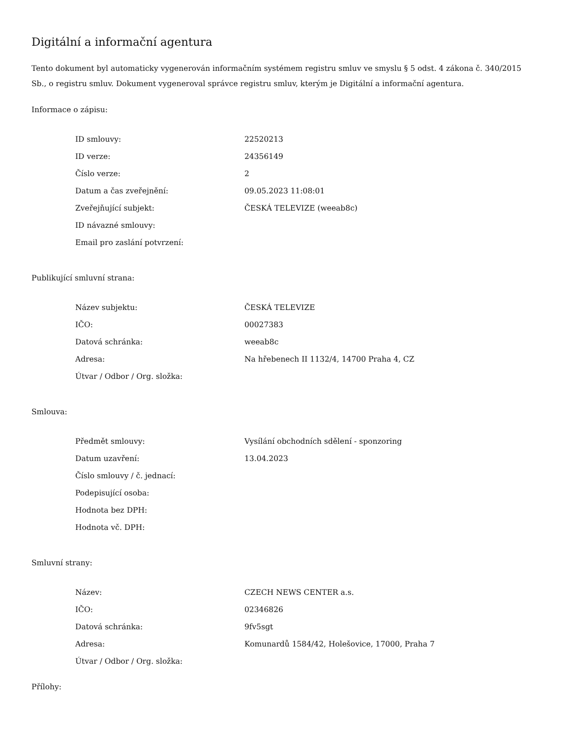Digitální a informační agentura
Tento dokument byl automaticky vygenerován informačním systémem registru smluv ve smyslu § 5 odst. 4 zákona č. 340/2015 Sb., o registru smluv. Dokument vygeneroval správce registru smluv, kterým je Digitální a informační agentura.
Informace o zápisu:
| ID smlouvy: | 22520213 |
| ID verze: | 24356149 |
| Číslo verze: | 2 |
| Datum a čas zveřejnění: | 09.05.2023 11:08:01 |
| Zveřejňující subjekt: | ČESKÁ TELEVIZE (weeab8c) |
| ID návazné smlouvy: | |
| Email pro zaslání potvrzení: | |
Publikující smluvní strana:
| Název subjektu: | ČESKÁ TELEVIZE |
| IČO: | 00027383 |
| Datová schránka: | weeab8c |
| Adresa: | Na hřebenech II 1132/4, 14700 Praha 4, CZ |
| Útvar / Odbor / Org. složka: | |
Smlouva:
| Předmět smlouvy: | Vysílání obchodních sdělení - sponzoring |
| Datum uzavření: | 13.04.2023 |
| Číslo smlouvy / č. jednací: | |
| Podepisující osoba: | |
| Hodnota bez DPH: | |
| Hodnota vč. DPH: | |
Smluvní strany:
| Název: | CZECH NEWS CENTER a.s. |
| IČO: | 02346826 |
| Datová schránka: | 9fv5sgt |
| Adresa: | Komunardů 1584/42, Holešovice, 17000, Praha 7 |
| Útvar / Odbor / Org. složka: | |
Přílohy: